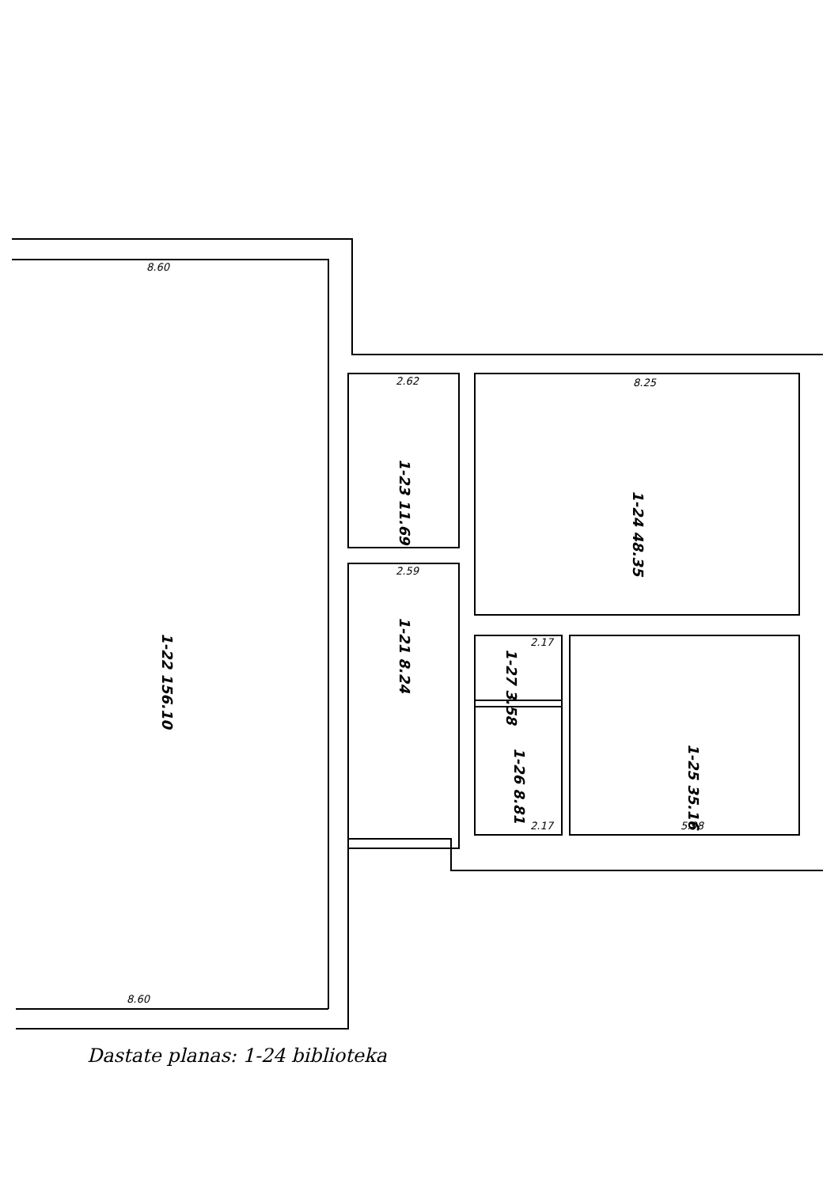8.60
2.62
8.25
2.59
8.60
2.17
5.98
2.17
1-22 156.10
1-23 11.69
1-21 8.24
1-24 48.35
1-27 3.58
1-26 8.81
1-25 35.16
Dastate planas: 1-24 biblioteka